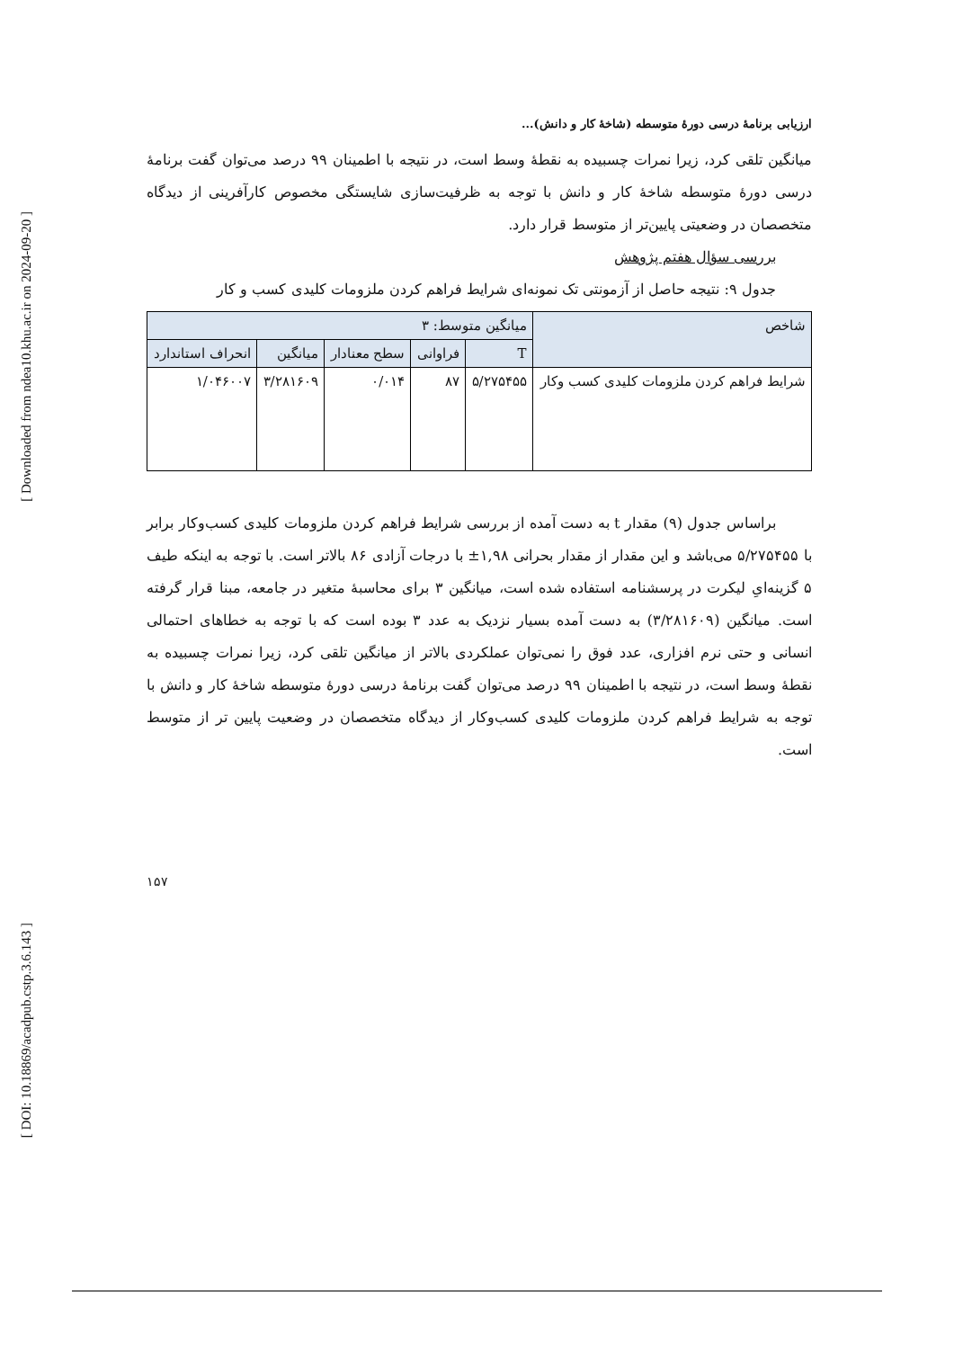[ Downloaded from ndea10.khu.ac.ir on 2024-09-20 ]
[ DOI: 10.18869/acadpub.cstp.3.6.143 ]
ارزیابی برنامهٔ درسی دورهٔ متوسطه (شاخهٔ کار و دانش)...
میانگین تلقی کرد، زیرا نمرات چسبیده به نقطهٔ وسط است، در نتیجه با اطمینان ۹۹ درصد می‌توان گفت برنامهٔ درسی دورهٔ متوسطه شاخهٔ کار و دانش با توجه به ظرفیت‌سازی شایستگی مخصوص کارآفرینی از دیدگاه متخصصان در وضعیتی پایین‌تر از متوسط قرار دارد.
بررسی سؤال هفتم پژوهش
جدول ۹: نتیجه حاصل از آزمونتی تک نمونه‌ای شرایط فراهم کردن ملزومات کلیدی کسب و کار
| شاخص | میانگین متوسط: ۳ | | | | |
| --- | --- | --- | --- | --- | --- |
| | T | فراوانی | سطح معنادار | میانگین | انحراف استاندارد |
| شرایط فراهم کردن ملزومات کلیدی کسب وکار | ۵/۲۷۵۴۵۵ | ۸۷ | ۰/۰۱۴ | ۳/۲۸۱۶۰۹ | ۱/۰۴۶۰۰۷ |
براساس جدول (۹) مقدار t به دست آمده از بررسی شرایط فراهم کردن ملزومات کلیدی کسب‌وکار برابر با ۵/۲۷۵۴۵۵ می‌باشد و این مقدار از مقدار بحرانی ۱,۹۸± با درجات آزادی ۸۶ بالاتر است. با توجه به اینکه طیف ۵ گزینه‌ایِ لیکرت در پرسشنامه استفاده شده است، میانگین ۳ برای محاسبهٔ متغیر در جامعه، مبنا قرار گرفته است. میانگین (۳/۲۸۱۶۰۹) به دست آمده بسیار نزدیک به عدد ۳ بوده است که با توجه به خطاهای احتمالی انسانی و حتی نرم افزاری، عدد فوق را نمی‌توان عملکردی بالاتر از میانگین تلقی کرد، زیرا نمرات چسبیده به نقطهٔ وسط است، در نتیجه با اطمینان ۹۹ درصد می‌توان گفت برنامهٔ درسی دورهٔ متوسطه شاخهٔ کار و دانش با توجه به شرایط فراهم کردن ملزومات کلیدی کسب‌وکار از دیدگاه متخصصان در وضعیت پایین تر از متوسط است.
۱۵۷